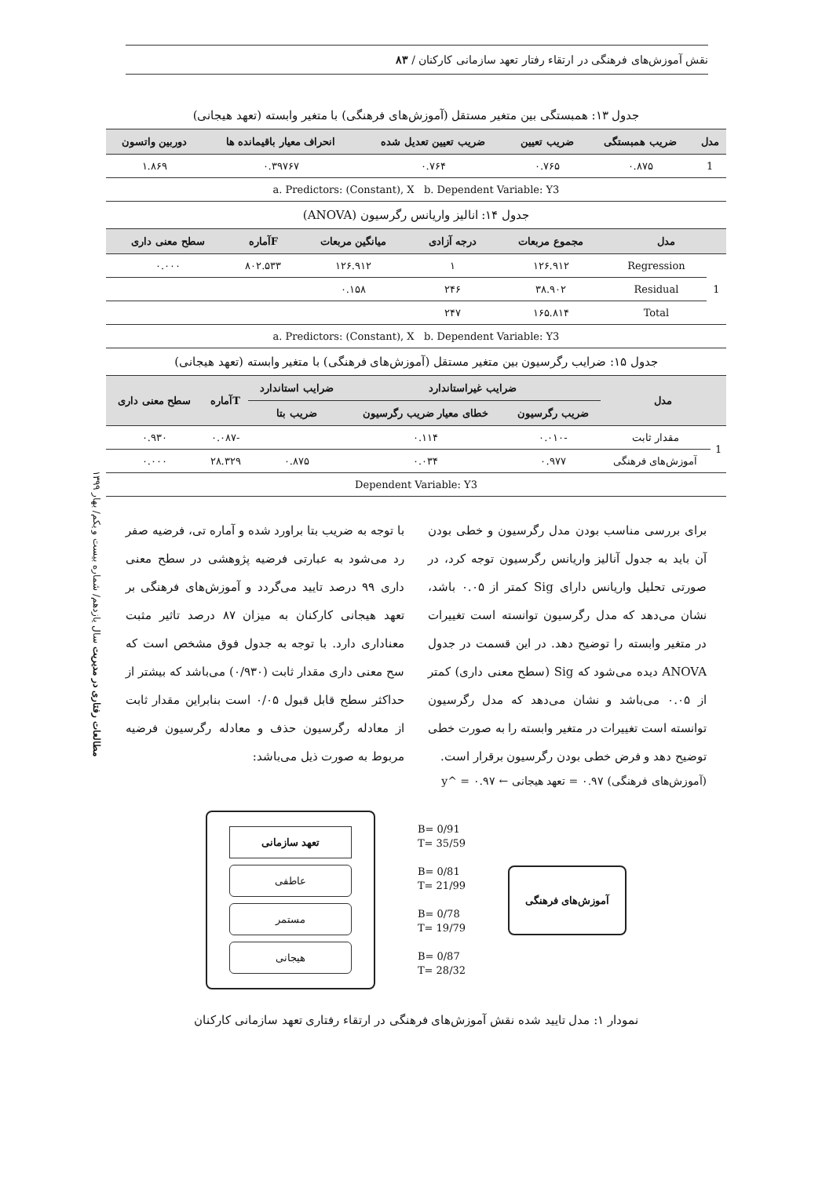نقش آموزش‌های فرهنگی در ارتقاء رفتار تعهد سازمانی کارکنان / ۸۳
مطالعات رفتاری در مدیریت سال یازدهم/ شماره بیست و یکم/ بهار ۱۳۹۹
جدول ۱۳: همبستگی بین متغیر مستقل (آموزش‌های فرهنگی) با متغیر وابسته (تعهد هیجانی)
| مدل | ضریب همبستگی | ضریب تعیین | ضریب تعیین تعدیل شده | انحراف معیار باقیمانده ها | دوربین واتسون |
| --- | --- | --- | --- | --- | --- |
| 1 | ۰.۸۷۵ | ۰.۷۶۵ | ۰.۷۶۴ | ۰.۳۹۷۶۷ | ۱.۸۶۹ |
| a. Predictors: (Constant), X b. Dependent Variable: Y3 | | | | | |
جدول ۱۴: انالیز واریانس رگرسیون (ANOVA)
| مدل | | مجموع مربعات | درجه آزادی | میانگین مربعات | Fآماره | سطح معنی داری |
| --- | --- | --- | --- | --- | --- | --- |
| 1 | Regression | ۱۲۶.۹۱۲ | ۱ | ۱۲۶.۹۱۲ | ۸۰۲.۵۳۳ | ۰.۰۰۰ |
| | Residual | ۳۸.۹۰۲ | ۲۴۶ | ۰.۱۵۸ | | |
| | Total | ۱۶۵.۸۱۴ | ۲۴۷ | | | |
| a. Predictors: (Constant), X b. Dependent Variable: Y3 | | | | | | |
جدول ۱۵: ضرایب رگرسیون بین متغیر مستقل (آموزش‌های فرهنگی) با متغیر وابسته (تعهد هیجانی)
| مدل | | ضرایب غیراستاندارد | | ضرایب استاندارد | Tآماره | سطح معنی داری |
| --- | --- | --- | --- | --- | --- | --- |
| | | ضریب رگرسیون | خطای معیار ضریب رگرسیون | ضریب بتا | | |
| 1 | مقدار ثابت | -۰.۰۱۰ | ۰.۱۱۴ | | -۰.۰۸۷ | ۰.۹۳۰ |
| | آموزش‌های فرهنگی | ۰.۹۷۷ | ۰.۰۳۴ | ۰.۸۷۵ | ۲۸.۳۲۹ | ۰.۰۰۰ |
| Dependent Variable: Y3 | | | | | | |
برای بررسی مناسب بودن مدل رگرسیون و خطی بودن آن باید به جدول آنالیز واریانس رگرسیون توجه کرد، در صورتی تحلیل واریانس دارای Sig کمتر از ۰.۰۵ باشد، نشان می‌دهد که مدل رگرسیون توانسته است تغییرات در متغیر وابسته را توضیح دهد. در این قسمت در جدول ANOVA دیده می‌شود که Sig (سطح معنی داری) کمتر از ۰.۰۵ می‌باشد و نشان می‌دهد که مدل رگرسیون توانسته است تغییرات در متغیر وابسته را به صورت خطی توضیح دهد و فرض خطی بودن رگرسیون برقرار است.
با توجه به ضریب بتا براورد شده و آماره تی، فرضیه صفر رد می‌شود به عبارتی فرضیه پژوهشی در سطح معنی داری ۹۹ درصد تایید می‌گردد و آموزش‌های فرهنگی بر تعهد هیجانی کارکنان به میزان ۸۷ درصد تاثیر مثبت معناداری دارد. با توجه به جدول فوق مشخص است که سح معنی داری مقدار ثابت (۰/۹۳۰) می‌باشد که بیشتر از حداکثر سطح قابل قبول ۰/۰۵ است بنابراین مقدار ثابت از معادله رگرسیون حذف و معادله رگرسیون فرضیه مربوط به صورت ذیل می‌باشد:
(آموزش‌های فرهنگی) ۰.۹۷ = تعهد هیجانی ← y^ = ۰.۹۷
تعهد سازمانی
عاطفی
مستمر
هیجانی
B= 0/91
T= 35/59
B= 0/81
T= 21/99
B= 0/78
T= 19/79
B= 0/87
T= 28/32
آموزش‌های فرهنگی
نمودار ۱: مدل تایید شده نقش آموزش‌های فرهنگی در ارتقاء رفتاری تعهد سازمانی کارکنان